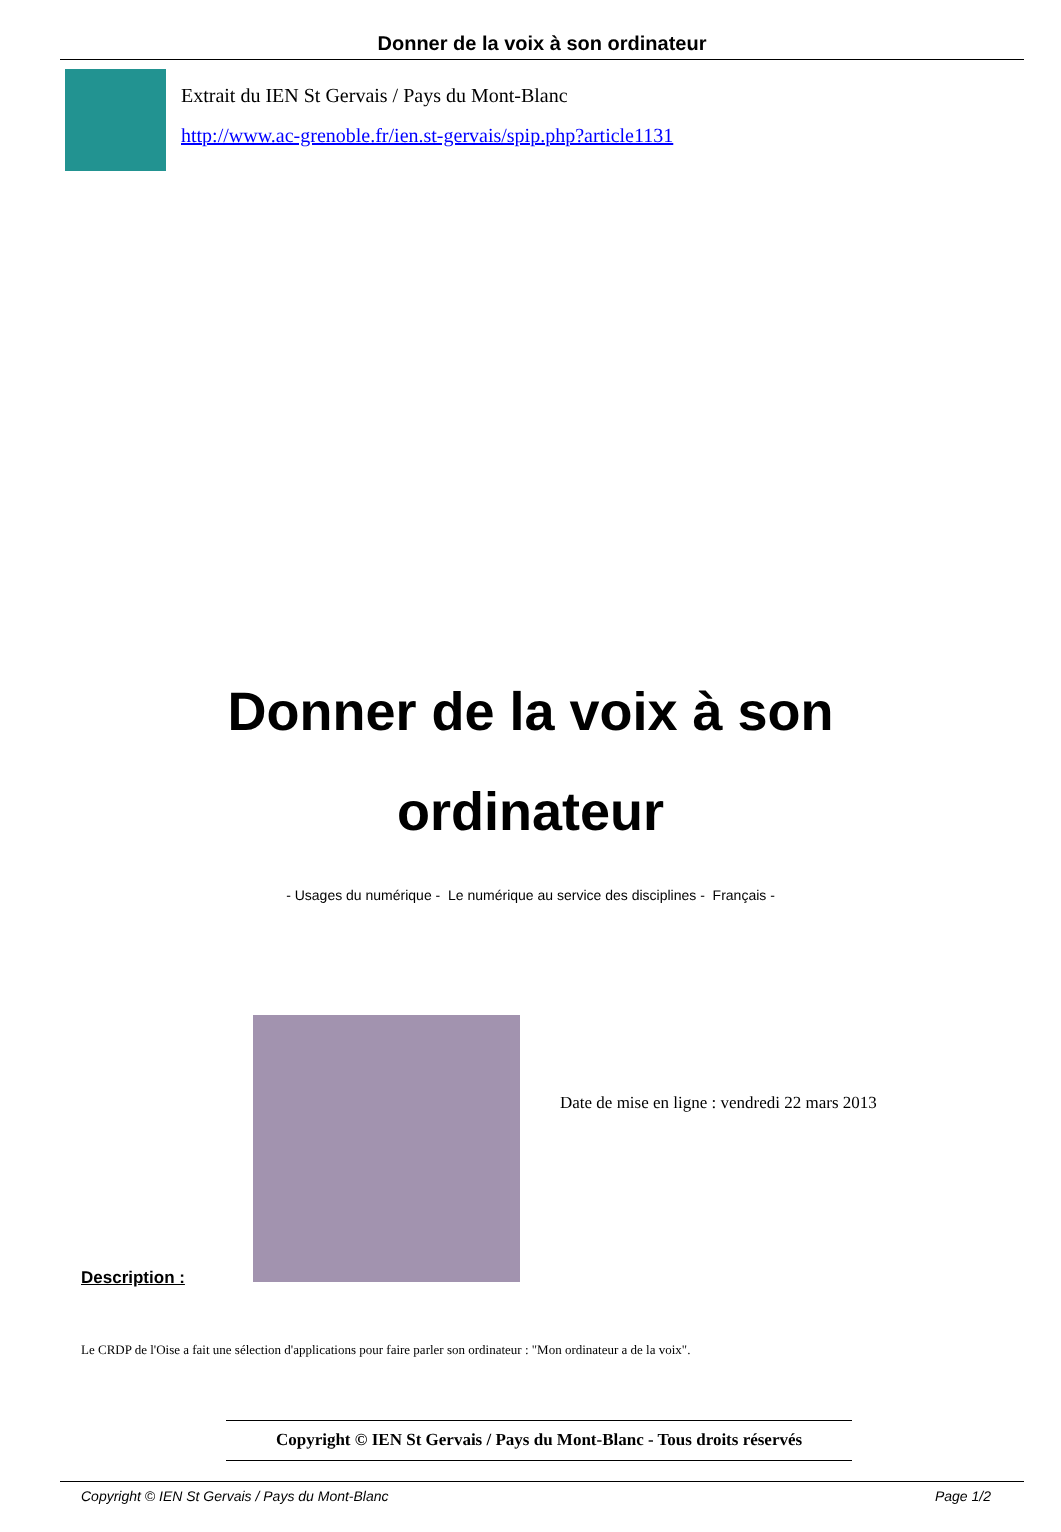Donner de la voix à son ordinateur
Extrait du IEN St Gervais / Pays du Mont-Blanc
http://www.ac-grenoble.fr/ien.st-gervais/spip.php?article1131
Donner de la voix à son ordinateur
- Usages du numérique - Le numérique au service des disciplines - Français -
Description :
Date de mise en ligne : vendredi 22 mars 2013
Le CRDP de l'Oise a fait une sélection d'applications pour faire parler son ordinateur : "Mon ordinateur a de la voix".
Copyright © IEN St Gervais / Pays du Mont-Blanc - Tous droits réservés
Copyright © IEN St Gervais / Pays du Mont-Blanc Page 1/2